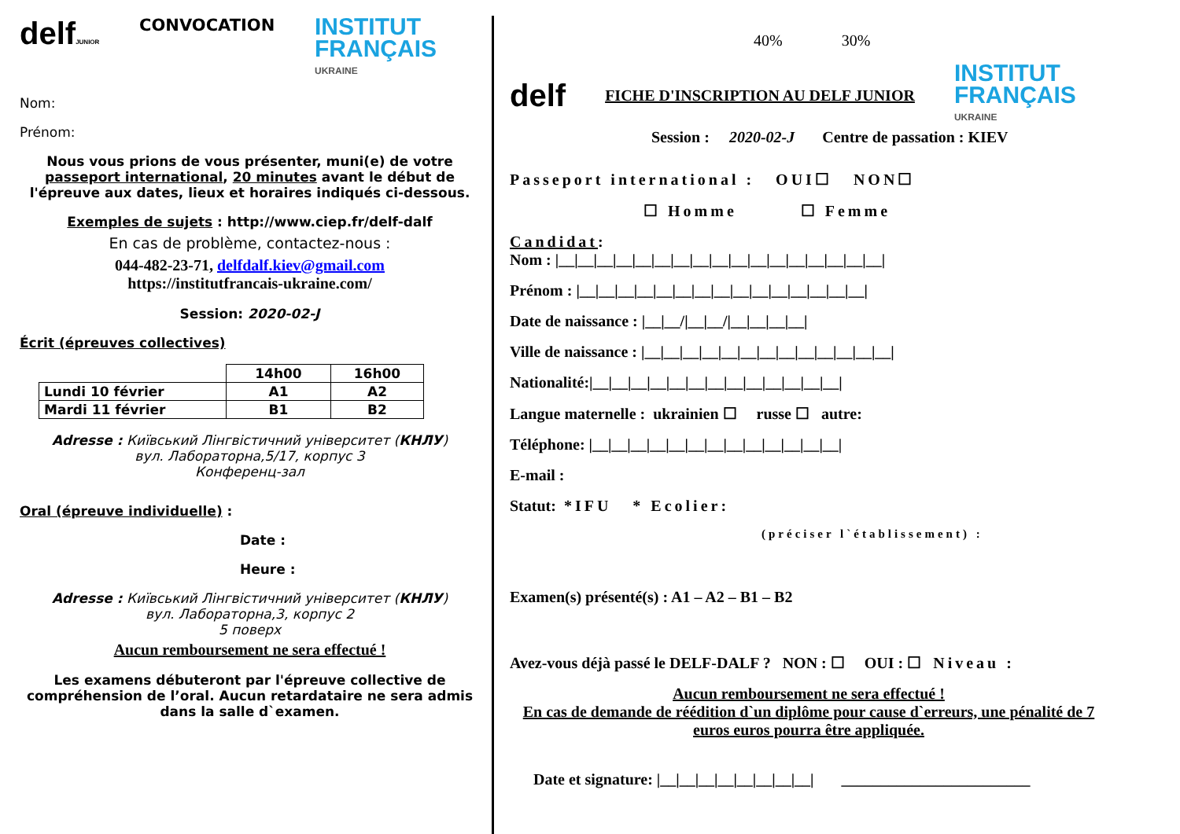delfJUNIOR CONVOCATION INSTITUT
FRANÇAIS
UKRAINE
Nom:
Prénom:
Nous vous prions de vous présenter, muni(e) de votre passeport international, 20 minutes avant le début de l'épreuve aux dates, lieux et horaires indiqués ci-dessous.
Exemples de sujets : http://www.ciep.fr/delf-dalf
En cas de problème, contactez-nous :
044-482-23-71, delfdalf.kiev@gmail.com
https://institutfrancais-ukraine.com/
Session: 2020-02-J
Écrit (épreuves collectives)
| | 14h00 | 16h00 |
| Lundi 10 février | A1 | A2 |
| Mardi 11 février | B1 | B2 |
Adresse : Київський Лінгвістичний університет (КНЛУ)
вул. Лабораторна,5/17, корпус 3
Конференц-зал
Oral (épreuve individuelle) :
Date :
Heure :
Adresse : Київський Лінгвістичний університет (КНЛУ)
вул. Лабораторна,3, корпус 2
5 поверх
Aucun remboursement ne sera effectué !
Les examens débuteront par l'épreuve collective de compréhension de l’oral. Aucun retardataire ne sera admis dans la salle d`examen.
40% 30%
delf FICHE D'INSCRIPTION AU DELF JUNIOR INSTITUT
FRANÇAIS
UKRAINE
Session : 2020-02-J Centre de passation : KIEV
Passeport international : OUI☐ NON☐
☐ Homme ☐ Femme
Candidat:
Nom : |__|__|__|__|__|__|__|__|__|__|__|__|__|__|__|__|__|
Prénom : |__|__|__|__|__|__|__|__|__|__|__|__|__|__|__|
Date de naissance : |__|__/|__|__/|__|__|__|__|
Ville de naissance : |__|__|__|__|__|__|__|__|__|__|__|__|__|
Nationalité:|__|__|__|__|__|__|__|__|__|__|__|__|__|
Langue maternelle : ukrainien ☐ russe ☐ autre:
Téléphone: |__|__|__|__|__|__|__|__|__|__|__|__|__|
E-mail :
Statut: *IFU * Ecolier:
(préciser l`établissement) :
Examen(s) présenté(s) : A1 – A2 – B1 – B2
Avez-vous déjà passé le DELF-DALF ? NON : ☐ OUI : ☐ Niveau :
Aucun remboursement ne sera effectué !
En cas de demande de réédition d`un diplôme pour cause d`erreurs, une pénalité de 7 euros euros pourra être appliquée.
Date et signature: |__|__|__|__|__|__|__|__| ________________________